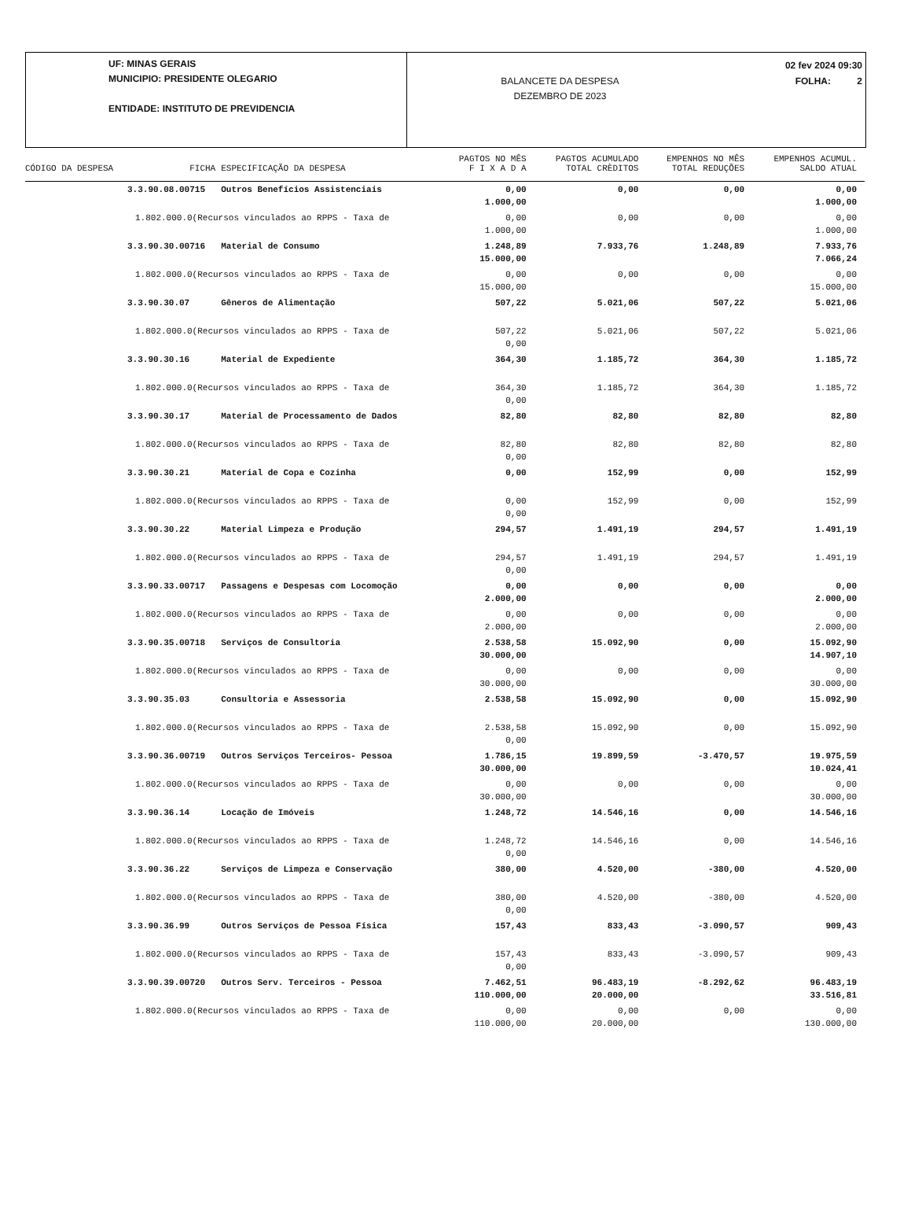UF: MINAS GERAIS
MUNICIPIO: PRESIDENTE OLEGARIO
ENTIDADE: INSTITUTO DE PREVIDENCIA
BALANCETE DA DESPESA
DEZEMBRO DE 2023
02 fev 2024 09:30
FOLHA: 2
| CÓDIGO DA DESPESA | FICHA | ESPECIFICAÇÃO DA DESPESA | PAGTOS NO MÊS F I X A D A | PAGTOS ACUMULADO TOTAL CRÈDITOS | EMPENHOS NO MÊS TOTAL REDUÇÕES | EMPENHOS ACUMUL. SALDO ATUAL |
| --- | --- | --- | --- | --- | --- | --- |
| 3.3.90.08.00 | 715 | Outros Benefícios Assistenciais | 0,00 1.000,00 | 0,00 | 0,00 | 0,00 1.000,00 |
| 1.802.000.0(Recursos vinculados ao RPPS - Taxa de | | | 0,00 1.000,00 | 0,00 | 0,00 | 0,00 1.000,00 |
| 3.3.90.30.00 | 716 | Material de Consumo | 1.248,89 15.000,00 | 7.933,76 | 1.248,89 | 7.933,76 7.066,24 |
| 1.802.000.0(Recursos vinculados ao RPPS - Taxa de | | | 0,00 15.000,00 | 0,00 | 0,00 | 0,00 15.000,00 |
| 3.3.90.30.07 | | Gêneros de Alimentação | 507,22 | 5.021,06 | 507,22 | 5.021,06 |
| 1.802.000.0(Recursos vinculados ao RPPS - Taxa de | | | 507,22 0,00 | 5.021,06 | 507,22 | 5.021,06 |
| 3.3.90.30.16 | | Material de Expediente | 364,30 | 1.185,72 | 364,30 | 1.185,72 |
| 1.802.000.0(Recursos vinculados ao RPPS - Taxa de | | | 364,30 0,00 | 1.185,72 | 364,30 | 1.185,72 |
| 3.3.90.30.17 | | Material de Processamento de Dados | 82,80 | 82,80 | 82,80 | 82,80 |
| 1.802.000.0(Recursos vinculados ao RPPS - Taxa de | | | 82,80 0,00 | 82,80 | 82,80 | 82,80 |
| 3.3.90.30.21 | | Material de Copa e Cozinha | 0,00 | 152,99 | 0,00 | 152,99 |
| 1.802.000.0(Recursos vinculados ao RPPS - Taxa de | | | 0,00 0,00 | 152,99 | 0,00 | 152,99 |
| 3.3.90.30.22 | | Material Limpeza e Produção | 294,57 | 1.491,19 | 294,57 | 1.491,19 |
| 1.802.000.0(Recursos vinculados ao RPPS - Taxa de | | | 294,57 0,00 | 1.491,19 | 294,57 | 1.491,19 |
| 3.3.90.33.00 | 717 | Passagens e Despesas com Locomoção | 0,00 2.000,00 | 0,00 | 0,00 | 0,00 2.000,00 |
| 1.802.000.0(Recursos vinculados ao RPPS - Taxa de | | | 0,00 2.000,00 | 0,00 | 0,00 | 0,00 2.000,00 |
| 3.3.90.35.00 | 718 | Serviços de Consultoria | 2.538,58 30.000,00 | 15.092,90 | 0,00 | 15.092,90 14.907,10 |
| 1.802.000.0(Recursos vinculados ao RPPS - Taxa de | | | 0,00 30.000,00 | 0,00 | 0,00 | 0,00 30.000,00 |
| 3.3.90.35.03 | | Consultoria e Assessoria | 2.538,58 | 15.092,90 | 0,00 | 15.092,90 |
| 1.802.000.0(Recursos vinculados ao RPPS - Taxa de | | | 2.538,58 0,00 | 15.092,90 | 0,00 | 15.092,90 |
| 3.3.90.36.00 | 719 | Outros Serviços Terceiros- Pessoa | 1.786,15 30.000,00 | 19.899,59 | -3.470,57 | 19.975,59 10.024,41 |
| 1.802.000.0(Recursos vinculados ao RPPS - Taxa de | | | 0,00 30.000,00 | 0,00 | 0,00 | 0,00 30.000,00 |
| 3.3.90.36.14 | | Locação de Imóveis | 1.248,72 | 14.546,16 | 0,00 | 14.546,16 |
| 1.802.000.0(Recursos vinculados ao RPPS - Taxa de | | | 1.248,72 0,00 | 14.546,16 | 0,00 | 14.546,16 |
| 3.3.90.36.22 | | Serviços de Limpeza e Conservação | 380,00 | 4.520,00 | -380,00 | 4.520,00 |
| 1.802.000.0(Recursos vinculados ao RPPS - Taxa de | | | 380,00 0,00 | 4.520,00 | -380,00 | 4.520,00 |
| 3.3.90.36.99 | | Outros Serviços de Pessoa Física | 157,43 | 833,43 | -3.090,57 | 909,43 |
| 1.802.000.0(Recursos vinculados ao RPPS - Taxa de | | | 157,43 0,00 | 833,43 | -3.090,57 | 909,43 |
| 3.3.90.39.00 | 720 | Outros Serv. Terceiros - Pessoa | 7.462,51 110.000,00 | 96.483,19 20.000,00 | -8.292,62 | 96.483,19 33.516,81 |
| 1.802.000.0(Recursos vinculados ao RPPS - Taxa de | | | 0,00 110.000,00 | 0,00 20.000,00 | 0,00 | 0,00 130.000,00 |